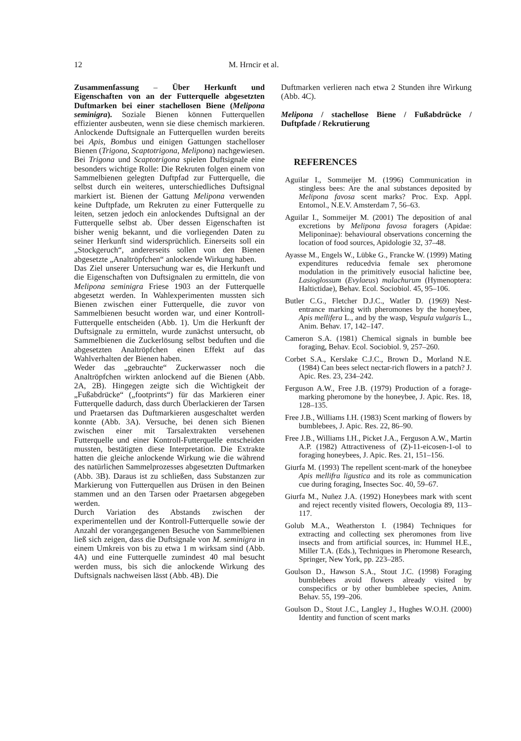12 M. Hrncir et al.
Zusammenfassung – Über Herkunft und Eigenschaften von an der Futterquelle abgesetzten Duftmarken bei einer stachellosen Biene (Melipona seminigra). Soziale Bienen können Futterquellen effizienter ausbeuten, wenn sie diese chemisch markieren. Anlockende Duftsignale an Futterquellen wurden bereits bei Apis, Bombus und einigen Gattungen stachelloser Bienen (Trigona, Scaptotrigona, Melipona) nachgewiesen. Bei Trigona und Scaptotrigona spielen Duftsignale eine besonders wichtige Rolle: Die Rekruten folgen einem von Sammelbienen gelegten Duftpfad zur Futterquelle, die selbst durch ein weiteres, unterschiedliches Duftsignal markiert ist. Bienen der Gattung Melipona verwenden keine Duftpfade, um Rekruten zu einer Futterquelle zu leiten, setzen jedoch ein anlockendes Duftsignal an der Futterquelle selbst ab. Über dessen Eigenschaften ist bisher wenig bekannt, und die vorliegenden Daten zu seiner Herkunft sind widersprüchlich. Einerseits soll ein „Stockgeruch“, andererseits sollen von den Bienen abgesetzte „Analtröpfchen“ anlockende Wirkung haben.
Das Ziel unserer Untersuchung war es, die Herkunft und die Eigenschaften von Duftsignalen zu ermitteln, die von Melipona seminigra Friese 1903 an der Futterquelle abgesetzt werden. In Wahlexperimenten mussten sich Bienen zwischen einer Futterquelle, die zuvor von Sammelbienen besucht worden war, und einer Kontroll-Futterquelle entscheiden (Abb. 1). Um die Herkunft der Duftsignale zu ermitteln, wurde zunächst untersucht, ob Sammelbienen die Zuckerlösung selbst beduften und die abgesetzten Analtröpfchen einen Effekt auf das Wahlverhalten der Bienen haben.
Weder das „gebrauchte“ Zuckerwasser noch die Analtröpfchen wirkten anlockend auf die Bienen (Abb. 2A, 2B). Hingegen zeigte sich die Wichtigkeit der „Fußabdrücke“ („footprints“) für das Markieren einer Futterquelle dadurch, dass durch Überlackieren der Tarsen und Praetarsen das Duftmarkieren ausgeschaltet werden konnte (Abb. 3A). Versuche, bei denen sich Bienen zwischen einer mit Tarsalextrakten versehenen Futterquelle und einer Kontroll-Futterquelle entscheiden mussten, bestätigten diese Interpretation. Die Extrakte hatten die gleiche anlockende Wirkung wie die während des natürlichen Sammelprozesses abgesetzten Duftmarken (Abb. 3B). Daraus ist zu schließen, dass Substanzen zur Markierung von Futterquellen aus Drüsen in den Beinen stammen und an den Tarsen oder Praetarsen abgegeben werden.
Durch Variation des Abstands zwischen der experimentellen und der Kontroll-Futterquelle sowie der Anzahl der vorangegangenen Besuche von Sammelbienen ließ sich zeigen, dass die Duftsignale von M. seminigra in einem Umkreis von bis zu etwa 1 m wirksam sind (Abb. 4A) und eine Futterquelle zumindest 40 mal besucht werden muss, bis sich die anlockende Wirkung des Duftsignals nachweisen lässt (Abb. 4B). Die
Duftmarken verlieren nach etwa 2 Stunden ihre Wirkung (Abb. 4C).
Melipona / stachellose Biene / Fußabdrücke / Duftpfade / Rekrutierung
REFERENCES
Aguilar I., Sommeijer M. (1996) Communication in stingless bees: Are the anal substances deposited by Melipona favosa scent marks? Proc. Exp. Appl. Entomol., N.E.V. Amsterdam 7, 56–63.
Aguilar I., Sommeijer M. (2001) The deposition of anal excretions by Melipona favosa foragers (Apidae: Meliponinae): behavioural observations concerning the location of food sources, Apidologie 32, 37–48.
Ayasse M., Engels W., Lübke G., Francke W. (1999) Mating expenditures reducedvia female sex pheromone modulation in the primitively eusocial halictine bee, Lasioglossum (Evylaeus) malachurum (Hymenoptera: Haltictidae), Behav. Ecol. Sociobiol. 45, 95–106.
Butler C.G., Fletcher D.J.C., Watler D. (1969) Nest-entrance marking with pheromones by the honeybee, Apis mellifera L., and by the wasp, Vespula vulgaris L., Anim. Behav. 17, 142–147.
Cameron S.A. (1981) Chemical signals in bumble bee foraging, Behav. Ecol. Sociobiol. 9, 257–260.
Corbet S.A., Kerslake C.J.C., Brown D., Morland N.E. (1984) Can bees select nectar-rich flowers in a patch? J. Apic. Res. 23, 234–242.
Ferguson A.W., Free J.B. (1979) Production of a forage-marking pheromone by the honeybee, J. Apic. Res. 18, 128–135.
Free J.B., Williams I.H. (1983) Scent marking of flowers by bumblebees, J. Apic. Res. 22, 86–90.
Free J.B., Williams I.H., Picket J.A., Ferguson A.W., Martin A.P. (1982) Attractiveness of (Z)-11-eicosen-1-ol to foraging honeybees, J. Apic. Res. 21, 151–156.
Giurfa M. (1993) The repellent scent-mark of the honeybee Apis mellifra ligustica and its role as communication cue during foraging, Insectes Soc. 40, 59–67.
Giurfa M., Nuñez J.A. (1992) Honeybees mark with scent and reject recently visited flowers, Oecologia 89, 113–117.
Golub M.A., Weatherston I. (1984) Techniques for extracting and collecting sex pheromones from live insects and from artificial sources, in: Hummel H.E., Miller T.A. (Eds.), Techniques in Pheromone Research, Springer, New York, pp. 223–285.
Goulson D., Hawson S.A., Stout J.C. (1998) Foraging bumblebees avoid flowers already visited by conspecifics or by other bumblebee species, Anim. Behav. 55, 199–206.
Goulson D., Stout J.C., Langley J., Hughes W.O.H. (2000) Identity and function of scent marks